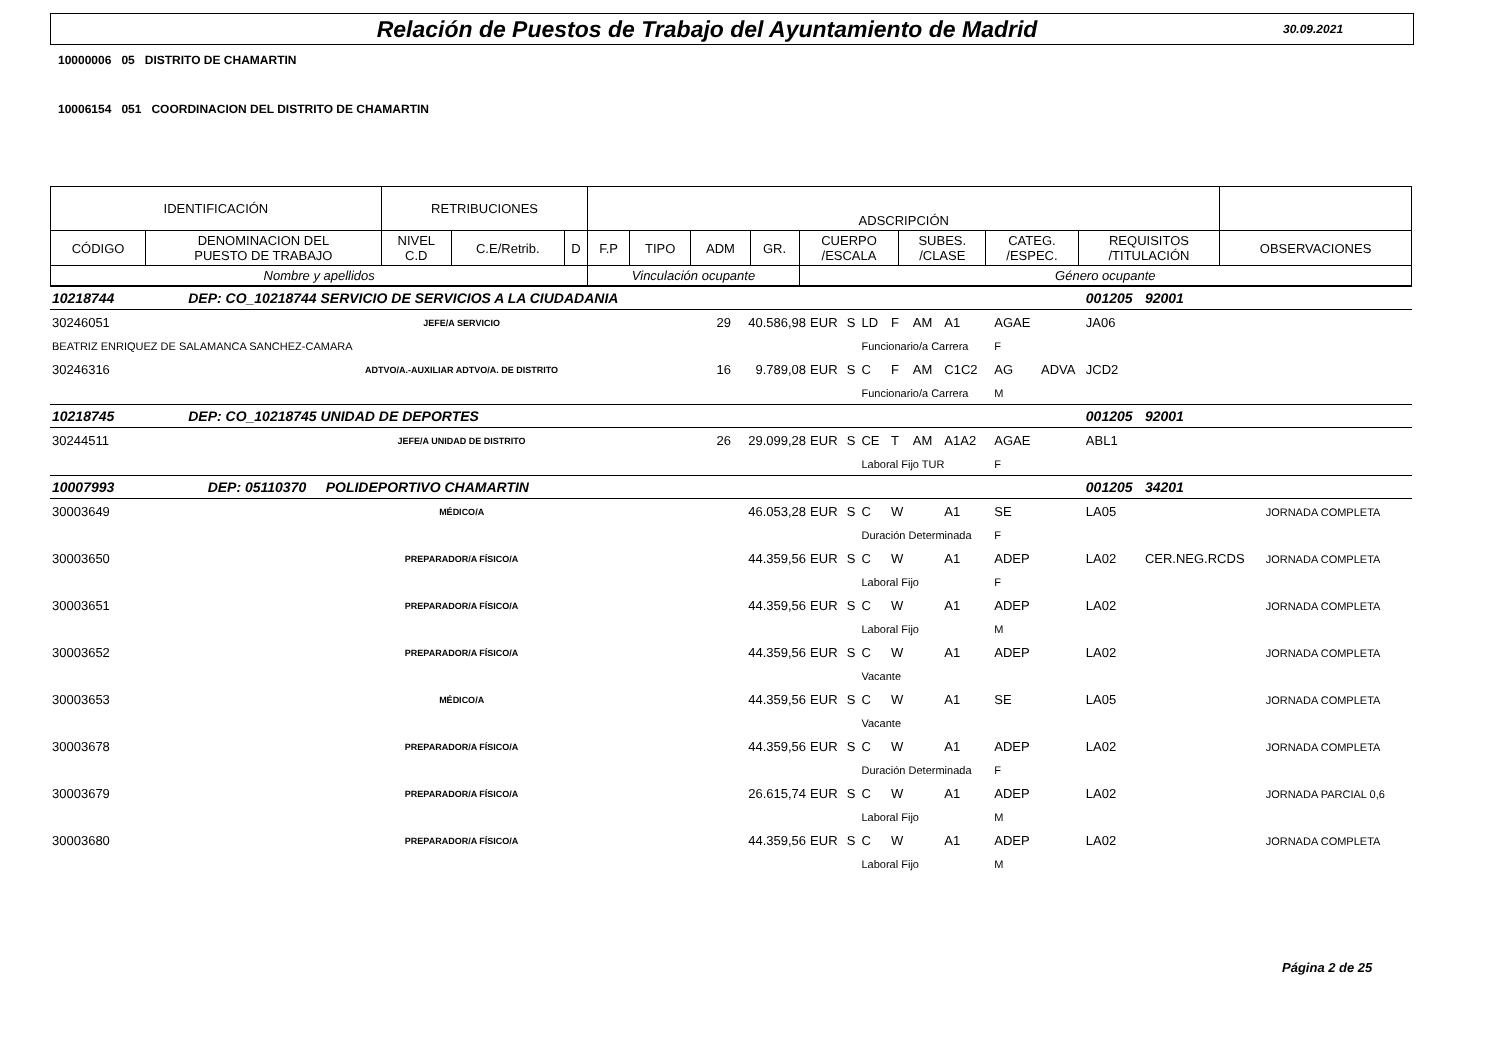Relación de Puestos de Trabajo del Ayuntamiento de Madrid
30.09.2021
10000006 05 DISTRITO DE CHAMARTIN
10006154 051 COORDINACION DEL DISTRITO DE CHAMARTIN
| IDENTIFICACIÓN | | RETRIBUCIONES | | | ADSCRIPCIÓN | | | | | | | | |
| CÓDIGO | DENOMINACION DEL PUESTO DE TRABAJO | NIVEL C.D | C.E/Retrib. | D | F.P | TIPO | ADM | GR. | CUERPO /ESCALA | SUBES. /CLASE | CATEG. /ESPEC. | REQUISITOS /TITULACIÓN | OBSERVACIONES |
| Nombre y apellidos | | | | | Vinculación ocupante | | | | Género ocupante | | | | |
| 10218744 DEP: CO_10218744 SERVICIO DE SERVICIOS A LA CIUDADANIA | | | | | | | | | | | | 001205 | 92001 | | |
| 30246051 | JEFE/A SERVICIO | 29 | 40.586,98 | EUR | S | LD | F | AM | A1 | AGAE | | JA06 | | | |
| BEATRIZ ENRIQUEZ DE SALAMANCA SANCHEZ-CAMARA | | | | | | Funcionario/a Carrera | | | | F | | | | | |
| 30246316 | ADTVO/A.-AUXILIAR ADTVO/A. DE DISTRITO | 16 | 9.789,08 | EUR | S | C | F | AM | C1C2 | AG | ADVA | JCD2 | | | |
| | | | | | | Funcionario/a Carrera | | | | M | | | | | |
| 10218745 DEP: CO_10218745 UNIDAD DE DEPORTES | | | | | | | | | | | | 001205 | 92001 | | |
| 30244511 | JEFE/A UNIDAD DE DISTRITO | 26 | 29.099,28 | EUR | S | CE | T | AM | A1A2 | AGAE | | ABL1 | | | |
| | | | | | | Laboral Fijo TUR | | | | F | | | | | |
| 10007993 DEP: 05110370 POLIDEPORTIVO CHAMARTIN | | | | | | | | | | | | 001205 | 34201 | | |
| 30003649 | MÉDICO/A | | 46.053,28 | EUR | S | C | W | | A1 | SE | | LA05 | | JORNADA COMPLETA | |
| | | | | | | Duración Determinada | | | | F | | | | | |
| 30003650 | PREPARADOR/A FÍSICO/A | | 44.359,56 | EUR | S | C | W | | A1 | ADEP | | LA02 | CER.NEG.RCDS | JORNADA COMPLETA | |
| | | | | | | Laboral Fijo | | | | F | | | | | |
| 30003651 | PREPARADOR/A FÍSICO/A | | 44.359,56 | EUR | S | C | W | | A1 | ADEP | | LA02 | | JORNADA COMPLETA | |
| | | | | | | Laboral Fijo | | | | M | | | | | |
| 30003652 | PREPARADOR/A FÍSICO/A | | 44.359,56 | EUR | S | C | W | | A1 | ADEP | | LA02 | | JORNADA COMPLETA | |
| | | | | | | Vacante | | | | | | | | | |
| 30003653 | MÉDICO/A | | 44.359,56 | EUR | S | C | W | | A1 | SE | | LA05 | | JORNADA COMPLETA | |
| | | | | | | Vacante | | | | | | | | | |
| 30003678 | PREPARADOR/A FÍSICO/A | | 44.359,56 | EUR | S | C | W | | A1 | ADEP | | LA02 | | JORNADA COMPLETA | |
| | | | | | | Duración Determinada | | | | F | | | | | |
| 30003679 | PREPARADOR/A FÍSICO/A | | 26.615,74 | EUR | S | C | W | | A1 | ADEP | | LA02 | | JORNADA PARCIAL 0,6 | |
| | | | | | | Laboral Fijo | | | | M | | | | | |
| 30003680 | PREPARADOR/A FÍSICO/A | | 44.359,56 | EUR | S | C | W | | A1 | ADEP | | LA02 | | JORNADA COMPLETA | |
| | | | | | | Laboral Fijo | | | | M | | | | | |
Página 2 de 25